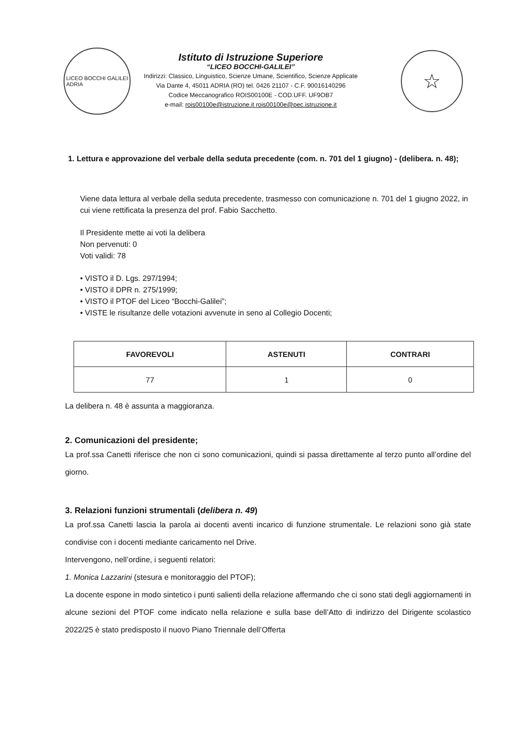LICEO BOCCHI GALILEI
ADRIA
Istituto di Istruzione Superiore
“LICEO BOCCHI-GALILEI”
Indirizzi: Classico, Linguistico, Scienze Umane, Scientifico, Scienze Applicate
Via Dante 4, 45011 ADRIA (RO) tel. 0426 21107 - C.F. 90016140296
Codice Meccanografico ROIS00100E - COD.UFF. UF9OB7
e-mail: rois00100e@istruzione.it rois00100e@pec.istruzione.it
☆
1. Lettura e approvazione del verbale della seduta precedente (com. n. 701 del 1 giugno) - (delibera. n. 48);
Viene data lettura al verbale della seduta precedente, trasmesso con comunicazione n. 701 del 1 giugno 2022, in cui viene rettificata la presenza del prof. Fabio Sacchetto.
Il Presidente mette ai voti la delibera
Non pervenuti: 0
Voti validi: 78
• VISTO il D. Lgs. 297/1994;
• VISTO il DPR n. 275/1999;
• VISTO il PTOF del Liceo “Bocchi-Galilei”;
• VISTE le risultanze delle votazioni avvenute in seno al Collegio Docenti;
| FAVOREVOLI | ASTENUTI | CONTRARI |
| --- | --- | --- |
| 77 | 1 | 0 |
La delibera n. 48 è assunta a maggioranza.
2. Comunicazioni del presidente;
La prof.ssa Canetti riferisce che non ci sono comunicazioni, quindi si passa direttamente al terzo punto all’ordine del giorno.
3. Relazioni funzioni strumentali (delibera n. 49)
La prof.ssa Canetti lascia la parola ai docenti aventi incarico di funzione strumentale. Le relazioni sono già state condivise con i docenti mediante caricamento nel Drive.
Intervengono, nell’ordine, i seguenti relatori:
1. Monica Lazzarini (stesura e monitoraggio del PTOF);
La docente espone in modo sintetico i punti salienti della relazione affermando che ci sono stati degli aggiornamenti in alcune sezioni del PTOF come indicato nella relazione e sulla base dell’Atto di indirizzo del Dirigente scolastico 2022/25 è stato predisposto il nuovo Piano Triennale dell’Offerta